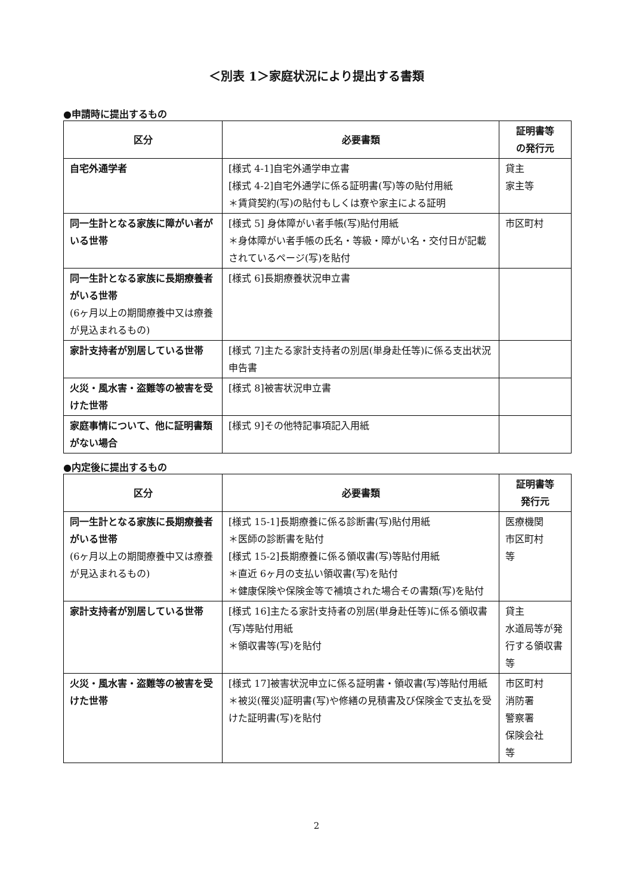＜別表 1＞家庭状況により提出する書類
●申請時に提出するもの
| 区分 | 必要書類 | 証明書等 の発行元 |
| --- | --- | --- |
| 自宅外通学者 | [様式 4-1]自宅外通学申立書 [様式 4-2]自宅外通学に係る証明書(写)等の貼付用紙 ＊賃貸契約(写)の貼付もしくは寮や家主による証明 | 貸主 家主等 |
| 同一生計となる家族に障がい者がいる世帯 | [様式 5] 身体障がい者手帳(写)貼付用紙 ＊身体障がい者手帳の氏名・等級・障がい名・交付日が記載されているページ(写)を貼付 | 市区町村 |
| 同一生計となる家族に長期療養者がいる世帯 (6ヶ月以上の期間療養中又は療養が見込まれるもの) | [様式 6]長期療養状況申立書 | |
| 家計支持者が別居している世帯 | [様式 7]主たる家計支持者の別居(単身赴任等)に係る支出状況申告書 | |
| 火災・風水害・盗難等の被害を受けた世帯 | [様式 8]被害状況申立書 | |
| 家庭事情について、他に証明書類がない場合 | [様式 9]その他特記事項記入用紙 | |
●内定後に提出するもの
| 区分 | 必要書類 | 証明書等 発行元 |
| --- | --- | --- |
| 同一生計となる家族に長期療養者がいる世帯 (6ヶ月以上の期間療養中又は療養が見込まれるもの) | [様式 15-1]長期療養に係る診断書(写)貼付用紙 ＊医師の診断書を貼付 [様式 15-2]長期療養に係る領収書(写)等貼付用紙 ＊直近 6ヶ月の支払い領収書(写)を貼付 ＊健康保険や保険金等で補填された場合その書類(写)を貼付 | 医療機関 市区町村 等 |
| 家計支持者が別居している世帯 | [様式 16]主たる家計支持者の別居(単身赴任等)に係る領収書(写)等貼付用紙 ＊領収書等(写)を貼付 | 貸主 水道局等が発行する領収書等 |
| 火災・風水害・盗難等の被害を受けた世帯 | [様式 17]被害状況申立に係る証明書・領収書(写)等貼付用紙 ＊被災(罹災)証明書(写)や修繕の見積書及び保険金で支払を受けた証明書(写)を貼付 | 市区町村 消防署 警察署 保険会社 等 |
2